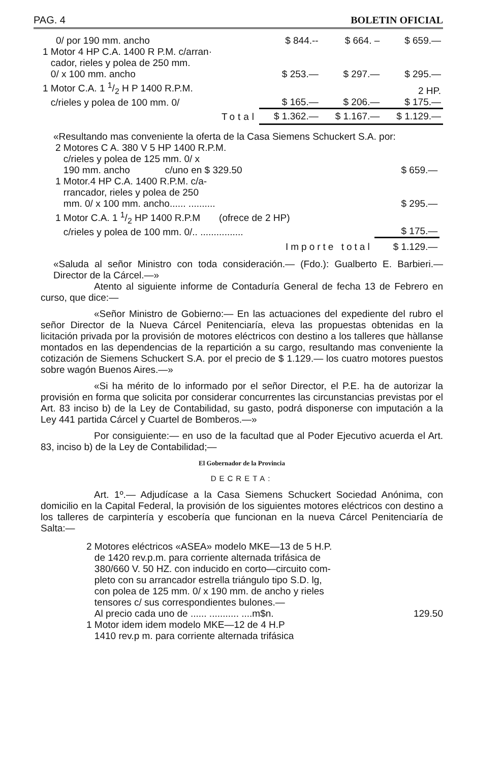PAG. 4 BOLETIN OFICIAL
| 0/ por 190 mm. ancho | $ 844.-- | $ 664. – | $ 659.— |
| 1 Motor 4 HP C.A. 1400 R P.M. c/arran· cador, rieles y polea de 250 mm. 0/ x 100 mm. ancho | $ 253.— | $ 297.— | $ 295.— |
| 1 Motor C.A. 1 1/2 H P 1400 R.P.M. c/rieles y polea de 100 mm. 0/ | $ 165.— | $ 206.— | 2 HP. $ 175.— |
| Total | $ 1.362.— | $ 1.167.— | $ 1.129.— |
«Resultando mas conveniente la oferta de la Casa Siemens Schuckert S.A. por:
| 2 Motores C A. 380 V 5 HP 1400 R.P.M. c/rieles y polea de 125 mm. 0/ x 190 mm. ancho c/uno en $ 329.50 | $ 659.— |
| 1 Motor.4 HP C.A. 1400 R.P.M. c/a- rrancador, rieles y polea de 250 mm. 0/ x 100 mm. ancho...... .......... | $ 295.— |
| 1 Motor C.A. 1 1/2 HP 1400 R.P.M (ofrece de 2 HP) c/rieles y polea de 100 mm. 0/.. ................ | $ 175.— |
| Importe total | $ 1.129.— |
«Saluda al señor Ministro con toda consideración.— (Fdo.): Gualberto E. Barbieri.—Director de la Cárcel.—»
Atento al siguiente informe de Contaduría General de fecha 13 de Febrero en curso, que dice:—
«Señor Ministro de Gobierno:— En las actuaciones del expediente del rubro el señor Director de la Nueva Cárcel Penitenciaría, eleva las propuestas obtenidas en la licitación privada por la provisión de motores eléctricos con destino a los talleres que hàllanse montados en las dependencias de la repartición a su cargo, resultando mas conveniente la cotización de Siemens Schuckert S.A. por el precio de $ 1.129.— los cuatro motores puestos sobre wagón Buenos Aires.—»
«Si ha mérito de lo informado por el señor Director, el P.E. ha de autorizar la provisión en forma que solicita por considerar concurrentes las circunstancias previstas por el Art. 83 inciso b) de la Ley de Contabilidad, su gasto, podrá disponerse con imputación a la Ley 441 partida Cárcel y Cuartel de Bomberos.—»
Por consiguiente:— en uso de la facultad que al Poder Ejecutivo acuerda el Art. 83, inciso b) de la Ley de Contabilidad;—
El Gobernador de la Provincia
DECRETA:
Art. 1º.— Adjudícase a la Casa Siemens Schuckert Sociedad Anónima, con domicilio en la Capital Federal, la provisión de los siguientes motores eléctricos con destino a los talleres de carpintería y escobería que funcionan en la nueva Cárcel Penitenciaría de Salta:—
2 Motores eléctricos «ASEA» modelo MKE—13 de 5 H.P.
de 1420 rev.p.m. para corriente alternada trifásica de
380/660 V. 50 HZ. con inducido en corto—circuito com-
pleto con su arrancador estrella triángulo tipo S.D. lg,
con polea de 125 mm. 0/ x 190 mm. de ancho y rieles
tensores c/ sus correspondientes bulones.—
Al precio cada uno de ...... ........... ....m$n. 129.50
1 Motor idem idem modelo MKE—12 de 4 H.P
1410 rev.p m. para corriente alternada trifásica